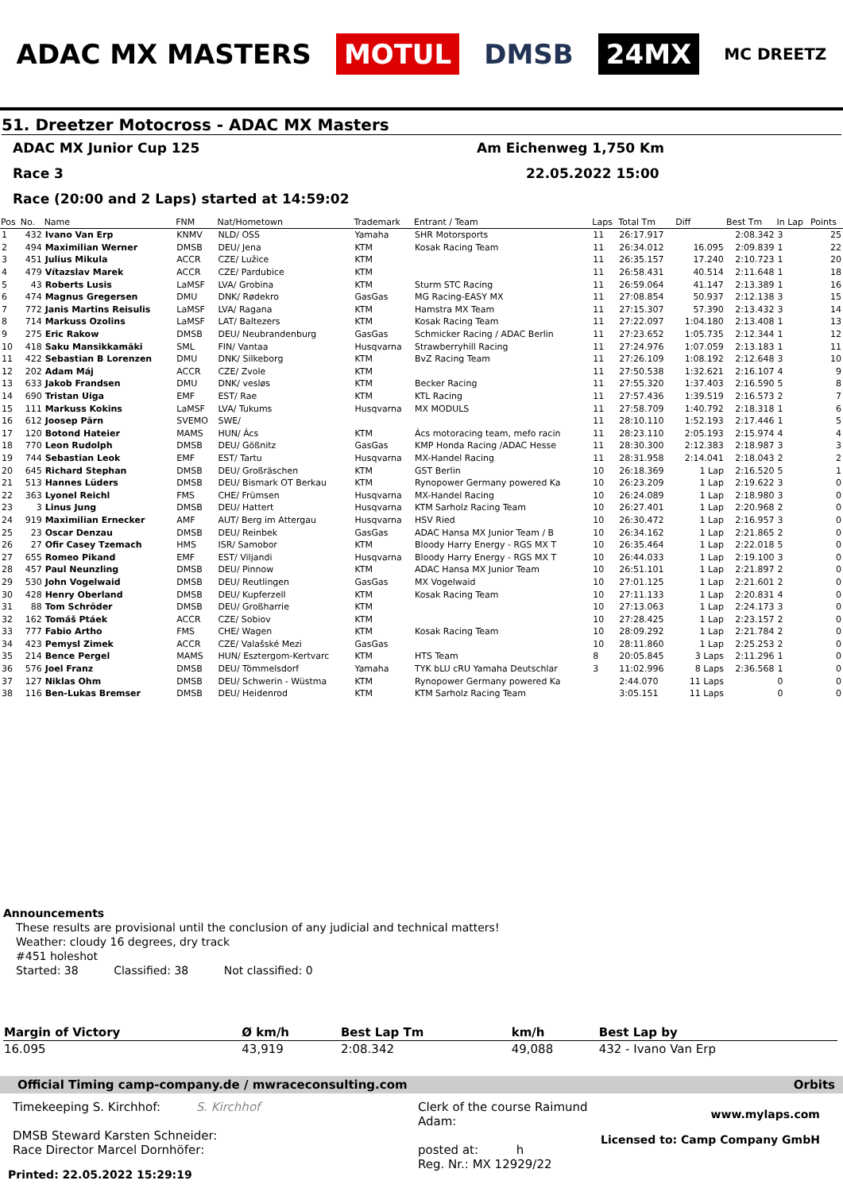ADAC MX MASTERS MOTUL DMSB 24MX
MC DREETZ
51. Dreetzer Motocross - ADAC MX Masters
ADAC MX Junior Cup 125 Am Eichenweg 1,750 Km
Race 3 22.05.2022 15:00
Race (20:00 and 2 Laps) started at 14:59:02
| Pos | No. | Name | FNM | Nat/Hometown | Trademark | Entrant / Team | Laps | Total Tm | Diff | Best Tm | In Lap | Points |
| --- | --- | --- | --- | --- | --- | --- | --- | --- | --- | --- | --- | --- |
| 1 | 432 | Ivano Van Erp | KNMV | NLD/ OSS | Yamaha | SHR Motorsports | 11 | 26:17.917 | | 2:08.342 | 3 | 25 |
| 2 | 494 | Maximilian Werner | DMSB | DEU/ Jena | KTM | Kosak Racing Team | 11 | 26:34.012 | 16.095 | 2:09.839 | 1 | 22 |
| 3 | 451 | Julius Mikula | ACCR | CZE/ Lužice | KTM | | 11 | 26:35.157 | 17.240 | 2:10.723 | 1 | 20 |
| 4 | 479 | Vítazslav Marek | ACCR | CZE/ Pardubice | KTM | | 11 | 26:58.431 | 40.514 | 2:11.648 | 1 | 18 |
| 5 | 43 | Roberts Lusis | LaMSF | LVA/ Grobina | KTM | Sturm STC Racing | 11 | 26:59.064 | 41.147 | 2:13.389 | 1 | 16 |
| 6 | 474 | Magnus Gregersen | DMU | DNK/ Rødekro | GasGas | MG Racing-EASY MX | 11 | 27:08.854 | 50.937 | 2:12.138 | 3 | 15 |
| 7 | 772 | Janis Martins Reisulis | LaMSF | LVA/ Ragana | KTM | Hamstra MX Team | 11 | 27:15.307 | 57.390 | 2:13.432 | 3 | 14 |
| 8 | 714 | Markuss Ozolins | LaMSF | LAT/ Baltezers | KTM | Kosak Racing Team | 11 | 27:22.097 | 1:04.180 | 2:13.408 | 1 | 13 |
| 9 | 275 | Eric Rakow | DMSB | DEU/ Neubrandenburg | GasGas | Schmicker Racing / ADAC Berlin | 11 | 27:23.652 | 1:05.735 | 2:12.344 | 1 | 12 |
| 10 | 418 | Saku Mansikkamäki | SML | FIN/ Vantaa | Husqvarna | Strawberryhill Racing | 11 | 27:24.976 | 1:07.059 | 2:13.183 | 1 | 11 |
| 11 | 422 | Sebastian B Lorenzen | DMU | DNK/ Silkeborg | KTM | BvZ Racing Team | 11 | 27:26.109 | 1:08.192 | 2:12.648 | 3 | 10 |
| 12 | 202 | Adam Máj | ACCR | CZE/ Zvole | KTM | | 11 | 27:50.538 | 1:32.621 | 2:16.107 | 4 | 9 |
| 13 | 633 | Jakob Frandsen | DMU | DNK/ vesløs | KTM | Becker Racing | 11 | 27:55.320 | 1:37.403 | 2:16.590 | 5 | 8 |
| 14 | 690 | Tristan Uiga | EMF | EST/ Rae | KTM | KTL Racing | 11 | 27:57.436 | 1:39.519 | 2:16.573 | 2 | 7 |
| 15 | 111 | Markuss Kokins | LaMSF | LVA/ Tukums | Husqvarna | MX MODULS | 11 | 27:58.709 | 1:40.792 | 2:18.318 | 1 | 6 |
| 16 | 612 | Joosep Pärn | SVEMO | SWE/ | | | 11 | 28:10.110 | 1:52.193 | 2:17.446 | 1 | 5 |
| 17 | 120 | Botond Hateier | MAMS | HUN/ Ács | KTM | Ács motoracing team, mefo racin | 11 | 28:23.110 | 2:05.193 | 2:15.974 | 4 | 4 |
| 18 | 770 | Leon Rudolph | DMSB | DEU/ Gößnitz | GasGas | KMP Honda Racing /ADAC Hesse | 11 | 28:30.300 | 2:12.383 | 2:18.987 | 3 | 3 |
| 19 | 744 | Sebastian Leok | EMF | EST/ Tartu | Husqvarna | MX-Handel Racing | 11 | 28:31.958 | 2:14.041 | 2:18.043 | 2 | 2 |
| 20 | 645 | Richard Stephan | DMSB | DEU/ Großräschen | KTM | GST Berlin | 10 | 26:18.369 | 1 Lap | 2:16.520 | 5 | 1 |
| 21 | 513 | Hannes Lüders | DMSB | DEU/ Bismark OT Berkau | KTM | Rynopower Germany powered Ka | 10 | 26:23.209 | 1 Lap | 2:19.622 | 3 | 0 |
| 22 | 363 | Lyonel Reichl | FMS | CHE/ Frümsen | Husqvarna | MX-Handel Racing | 10 | 26:24.089 | 1 Lap | 2:18.980 | 3 | 0 |
| 23 | 3 | Linus Jung | DMSB | DEU/ Hattert | Husqvarna | KTM Sarholz Racing Team | 10 | 26:27.401 | 1 Lap | 2:20.968 | 2 | 0 |
| 24 | 919 | Maximilian Ernecker | AMF | AUT/ Berg im Attergau | Husqvarna | HSV Ried | 10 | 26:30.472 | 1 Lap | 2:16.957 | 3 | 0 |
| 25 | 23 | Oscar Denzau | DMSB | DEU/ Reinbek | GasGas | ADAC Hansa MX Junior Team / B | 10 | 26:34.162 | 1 Lap | 2:21.865 | 2 | 0 |
| 26 | 27 | Ofir Casey Tzemach | HMS | ISR/ Samobor | KTM | Bloody Harry Energy - RGS MX T | 10 | 26:35.464 | 1 Lap | 2:22.018 | 5 | 0 |
| 27 | 655 | Romeo Pikand | EMF | EST/ Viljandi | Husqvarna | Bloody Harry Energy - RGS MX T | 10 | 26:44.033 | 1 Lap | 2:19.100 | 3 | 0 |
| 28 | 457 | Paul Neunzling | DMSB | DEU/ Pinnow | KTM | ADAC Hansa MX Junior Team | 10 | 26:51.101 | 1 Lap | 2:21.897 | 2 | 0 |
| 29 | 530 | John Vogelwaid | DMSB | DEU/ Reutlingen | GasGas | MX Vogelwaid | 10 | 27:01.125 | 1 Lap | 2:21.601 | 2 | 0 |
| 30 | 428 | Henry Oberland | DMSB | DEU/ Kupferzell | KTM | Kosak Racing Team | 10 | 27:11.133 | 1 Lap | 2:20.831 | 4 | 0 |
| 31 | 88 | Tom Schröder | DMSB | DEU/ Großharrie | KTM | | 10 | 27:13.063 | 1 Lap | 2:24.173 | 3 | 0 |
| 32 | 162 | Tomáš Ptáek | ACCR | CZE/ Sobiov | KTM | | 10 | 27:28.425 | 1 Lap | 2:23.157 | 2 | 0 |
| 33 | 777 | Fabio Artho | FMS | CHE/ Wagen | KTM | Kosak Racing Team | 10 | 28:09.292 | 1 Lap | 2:21.784 | 2 | 0 |
| 34 | 423 | Pemysl Zimek | ACCR | CZE/ Valašské Mezi | GasGas | | 10 | 28:11.860 | 1 Lap | 2:25.253 | 2 | 0 |
| 35 | 214 | Bence Pergel | MAMS | HUN/ Esztergom-Kertvarc | KTM | HTS Team | 8 | 20:05.845 | 3 Laps | 2:11.296 | 1 | 0 |
| 36 | 576 | Joel Franz | DMSB | DEU/ Tömmelsdorf | Yamaha | TYK bLU cRU Yamaha Deutschlar | 3 | 11:02.996 | 8 Laps | 2:36.568 | 1 | 0 |
| 37 | 127 | Niklas Ohm | DMSB | DEU/ Schwerin - Wüstma | KTM | Rynopower Germany powered Ka | | 2:44.070 | 11 Laps | | 0 | 0 |
| 38 | 116 | Ben-Lukas Bremser | DMSB | DEU/ Heidenrod | KTM | KTM Sarholz Racing Team | | 3:05.151 | 11 Laps | | 0 | 0 |
Announcements
These results are provisional until the conclusion of any judicial and technical matters!
Weather: cloudy 16 degrees, dry track
#451 holeshot
Started: 38 Classified: 38 Not classified: 0
| Margin of Victory | Ø km/h | Best Lap Tm | km/h | Best Lap by |
| --- | --- | --- | --- | --- |
| 16.095 | 43,919 | 2:08.342 | 49,088 | 432 - Ivano Van Erp |
Official Timing camp-company.de / mwraceconsulting.com Orbits
Timekeeping S. Kirchhof: S. Kirchhof
DMSB Steward Karsten Schneider:
Race Director Marcel Dornhöfer:
Clerk of the course Raimund Adam:
posted at: h
Reg. Nr.: MX 12929/22
www.mylaps.com
Licensed to: Camp Company GmbH
Printed: 22.05.2022 15:29:19